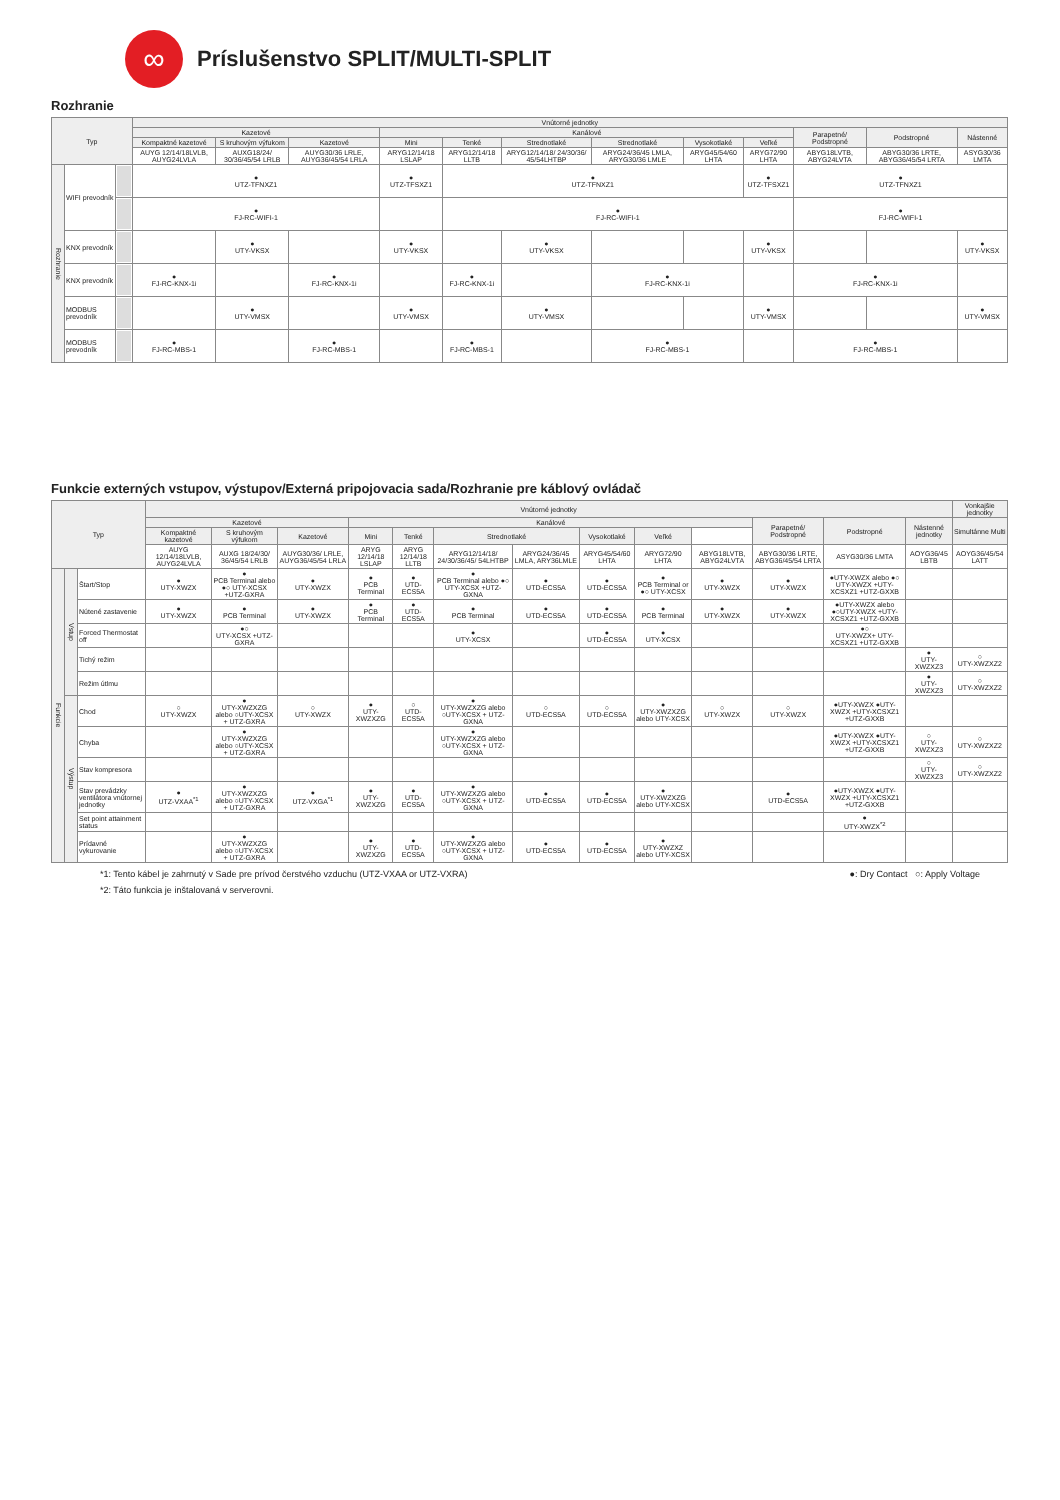∞
Príslušenstvo SPLIT/MULTI-SPLIT
Rozhranie
| Typ | | | Vnútorné jednotky | | | | | | | | | | | |
| --- | --- | --- | --- | --- | --- | --- | --- | --- | --- | --- | --- | --- | --- | --- |
| | | | Kazetové | | | Kanálové | | | | | | Parapetné/ Podstropné | Podstropné | Nástenné |
| | | | Kompaktné kazetové | S kruhovým výfukom | Kazetové | Mini | Tenké | Strednotlaké | Strednotlaké | Vysokotlaké | Veľké | | | |
| | | | AUYG 12/14/18LVLB, AUYG24LVLA | AUXG18/24/ 30/36/45/54 LRLB | AUYG30/36 LRLE, AUYG36/45/54 LRLA | ARYG12/14/18 LSLAP | ARYG12/14/18 LLTB | ARYG12/14/18/ 24/30/36/ 45/54LHTBP | ARYG24/36/45 LMLA, ARYG30/36 LMLE | ARYG45/54/60 LHTA | ARYG72/90 LHTA | ABYG18LVTB, ABYG24LVTA | ABYG30/36 LRTE, ABYG36/45/54 LRTA | ASYG30/36 LMTA |
| Rozhranie | WIFI prevodník | | ● UTZ-TFNXZ1 | | | ● UTZ-TFSXZ1 | ● UTZ-TFNXZ1 | | | | ● UTZ-TFSXZ1 | ● UTZ-TFNXZ1 | | |
| | | | ● FJ-RC-WIFI-1 | | | | ● FJ-RC-WIFI-1 | | | | | ● FJ-RC-WIFI-1 | | |
| | KNX prevodník | | | ● UTY-VKSX | | ● UTY-VKSX | | ● UTY-VKSX | | | ● UTY-VKSX | | | ● UTY-VKSX |
| | KNX prevodník | | ● FJ-RC-KNX-1i | | ● FJ-RC-KNX-1i | | ● FJ-RC-KNX-1i | | ● FJ-RC-KNX-1i | | | ● FJ-RC-KNX-1i | | |
| | MODBUS prevodník | | | ● UTY-VMSX | | ● UTY-VMSX | | ● UTY-VMSX | | | ● UTY-VMSX | | | ● UTY-VMSX |
| | MODBUS prevodník | | ● FJ-RC-MBS-1 | | ● FJ-RC-MBS-1 | | ● FJ-RC-MBS-1 | | ● FJ-RC-MBS-1 | | | ● FJ-RC-MBS-1 | | |
Funkcie externých vstupov, výstupov/Externá pripojovacia sada/Rozhranie pre káblový ovládač
| Typ | | | Vnútorné jednotky | | | | | | | | | | | | | Vonkajšie jednotky |
| --- | --- | --- | --- | --- | --- | --- | --- | --- | --- | --- | --- | --- | --- | --- | --- | --- |
| | | | Kazetové | | | Kanálové | | | | | | | Parapetné/ Podstropné | Podstropné | Nástenné jednotky | Simultánne Multi |
| | | | Kompaktné kazetové | S kruhovým výfukom | Kazetové | Mini | Tenké | Strednotlaké | | Vysokotlaké | Veľké | | | | | |
| | | | AUYG 12/14/18LVLB, AUYG24LVLA | AUXG 18/24/30/ 36/45/54 LRLB | AUYG30/36/ LRLE, AUYG36/45/54 LRLA | ARYG 12/14/18 LSLAP | ARYG 12/14/18 LLTB | ARYG12/14/18/ 24/30/36/45/ 54LHTBP | ARYG24/36/45 LMLA, ARY36LMLE | ARYG45/54/60 LHTA | ARYG72/90 LHTA | ABYG18LVTB, ABYG24LVTA | ABYG30/36 LRTE, ABYG36/45/54 LRTA | ASYG30/36 LMTA | AOYG36/45 LBTB | AOYG36/45/54 LATT |
| Funkcie | Vstup | Štart/Stop | ● UTY-XWZX | ● PCB Terminal alebo ●○ UTY-XCSX +UTZ-GXRA | ● UTY-XWZX | ● PCB Terminal | ● UTD-ECS5A | ● PCB Terminal alebo ●○ UTY-XCSX +UTZ-GXNA | ● UTD-ECS5A | ● UTD-ECS5A | ● PCB Terminal or ●○ UTY-XCSX | ● UTY-XWZX | ● UTY-XWZX | ●UTY-XWZX alebo ●○ UTY-XWZX +UTY-XCSXZ1 +UTZ-GXXB | | |
| | | Nútené zastavenie | ● UTY-XWZX | ● PCB Terminal | ● UTY-XWZX | ● PCB Terminal | ● UTD-ECS5A | ● PCB Terminal | ● UTD-ECS5A | ● UTD-ECS5A | ● PCB Terminal | ● UTY-XWZX | ● UTY-XWZX | ●UTY-XWZX alebo ●○UTY-XWZX +UTY-XCSXZ1 +UTZ-GXXB | | |
| | | Forced Thermostat off | | ●○ UTY-XCSX +UTZ-GXRA | | | | ● UTY-XCSX | | ● UTD-ECS5A | ● UTY-XCSX | | | ●○ UTY-XWZX+ UTY-XCSXZ1 +UTZ-GXXB | | |
| | | Tichý režim | | | | | | | | | | | | | ● UTY-XWZXZ3 | ○ UTY-XWZXZ2 |
| | | Režim útlmu | | | | | | | | | | | | | ● UTY-XWZXZ3 | ○ UTY-XWZXZ2 |
| | Výstup | Chod | ○ UTY-XWZX | ● UTY-XWZXZG alebo ○UTY-XCSX + UTZ-GXRA | ○ UTY-XWZX | ● UTY-XWZXZG | ○ UTD-ECS5A | ● UTY-XWZXZG alebo ○UTY-XCSX + UTZ-GXNA | ○ UTD-ECS5A | ○ UTD-ECS5A | ● UTY-XWZXZG alebo UTY-XCSX | ○ UTY-XWZX | ○ UTY-XWZX | ●UTY-XWZX ●UTY-XWZX +UTY-XCSXZ1 +UTZ-GXXB | | |
| | | Chyba | | ● UTY-XWZXZG alebo ○UTY-XCSX + UTZ-GXRA | | | | ● UTY-XWZXZG alebo ○UTY-XCSX + UTZ-GXNA | | | | | | ●UTY-XWZX ●UTY-XWZX +UTY-XCSXZ1 +UTZ-GXXB | ○ UTY-XWZXZ3 | ○ UTY-XWZXZ2 |
| | | Stav kompresora | | | | | | | | | | | | | ○ UTY-XWZXZ3 | ○ UTY-XWZXZ2 |
| | | Stav prevádzky ventilátora vnútornej jednotky | ● UTZ-VXAA<sup>*1</sup> | ● UTY-XWZXZG alebo ○UTY-XCSX + UTZ-GXRA | ● UTZ-VXGA<sup>*1</sup> | ● UTY-XWZXZG | ● UTD-ECS5A | ● UTY-XWZXZG alebo ○UTY-XCSX + UTZ-GXNA | ● UTD-ECS5A | ● UTD-ECS5A | ● UTY-XWZXZG alebo UTY-XCSX | | ● UTD-ECS5A | ●UTY-XWZX ●UTY-XWZX +UTY-XCSXZ1 +UTZ-GXXB | | |
| | | Set point attainment status | | | | | | | | | | | | ● UTY-XWZX<sup>*2</sup> | | |
| | | Prídavné vykurovanie | | ● UTY-XWZXZG alebo ○UTY-XCSX + UTZ-GXRA | | ● UTY-XWZXZG | ● UTD-ECS5A | ● UTY-XWZXZG alebo ○UTY-XCSX + UTZ-GXNA | ● UTD-ECS5A | ● UTD-ECS5A | ● UTY-XWZXZ alebo UTY-XCSX | | | | | |
*1: Tento kábel je zahrnutý v Sade pre prívod čerstvého vzduchu (UTZ-VXAA or UTZ-VXRA) ●: Dry Contact ○: Apply Voltage
*2: Táto funkcia je inštalovaná v serverovni.